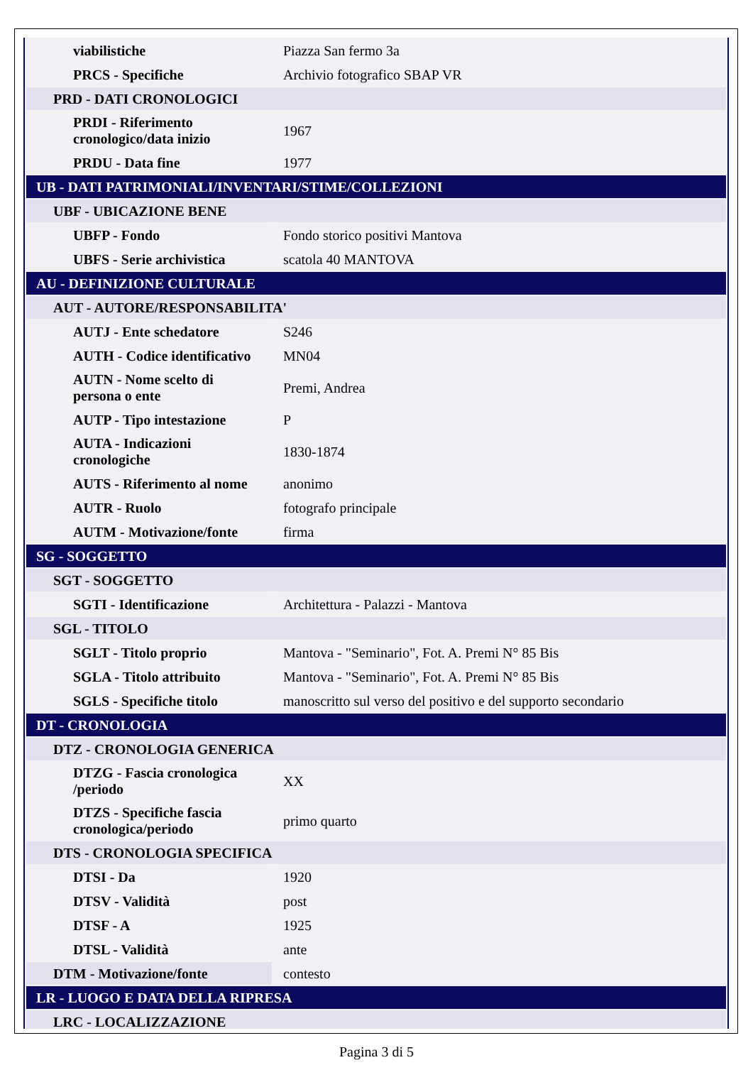| viabilistiche | Piazza San fermo 3a |
| PRCS - Specifiche | Archivio fotografico SBAP VR |
| PRD - DATI CRONOLOGICI | |
| PRDI - Riferimento cronologico/data inizio | 1967 |
| PRDU - Data fine | 1977 |
| UB - DATI PATRIMONIALI/INVENTARI/STIME/COLLEZIONI | |
| UBF - UBICAZIONE BENE | |
| UBFP - Fondo | Fondo storico positivi Mantova |
| UBFS - Serie archivistica | scatola 40 MANTOVA |
| AU - DEFINIZIONE CULTURALE | |
| AUT - AUTORE/RESPONSABILITA' | |
| AUTJ - Ente schedatore | S246 |
| AUTH - Codice identificativo | MN04 |
| AUTN - Nome scelto di persona o ente | Premi, Andrea |
| AUTP - Tipo intestazione | P |
| AUTA - Indicazioni cronologiche | 1830-1874 |
| AUTS - Riferimento al nome | anonimo |
| AUTR - Ruolo | fotografo principale |
| AUTM - Motivazione/fonte | firma |
| SG - SOGGETTO | |
| SGT - SOGGETTO | |
| SGTI - Identificazione | Architettura - Palazzi - Mantova |
| SGL - TITOLO | |
| SGLT - Titolo proprio | Mantova - "Seminario", Fot. A. Premi N° 85 Bis |
| SGLA - Titolo attribuito | Mantova - "Seminario", Fot. A. Premi N° 85 Bis |
| SGLS - Specifiche titolo | manoscritto sul verso del positivo e del supporto secondario |
| DT - CRONOLOGIA | |
| DTZ - CRONOLOGIA GENERICA | |
| DTZG - Fascia cronologica /periodo | XX |
| DTZS - Specifiche fascia cronologica/periodo | primo quarto |
| DTS - CRONOLOGIA SPECIFICA | |
| DTSI - Da | 1920 |
| DTSV - Validità | post |
| DTSF - A | 1925 |
| DTSL - Validità | ante |
| DTM - Motivazione/fonte | contesto |
| LR - LUOGO E DATA DELLA RIPRESA | |
| LRC - LOCALIZZAZIONE | |
Pagina 3 di 5